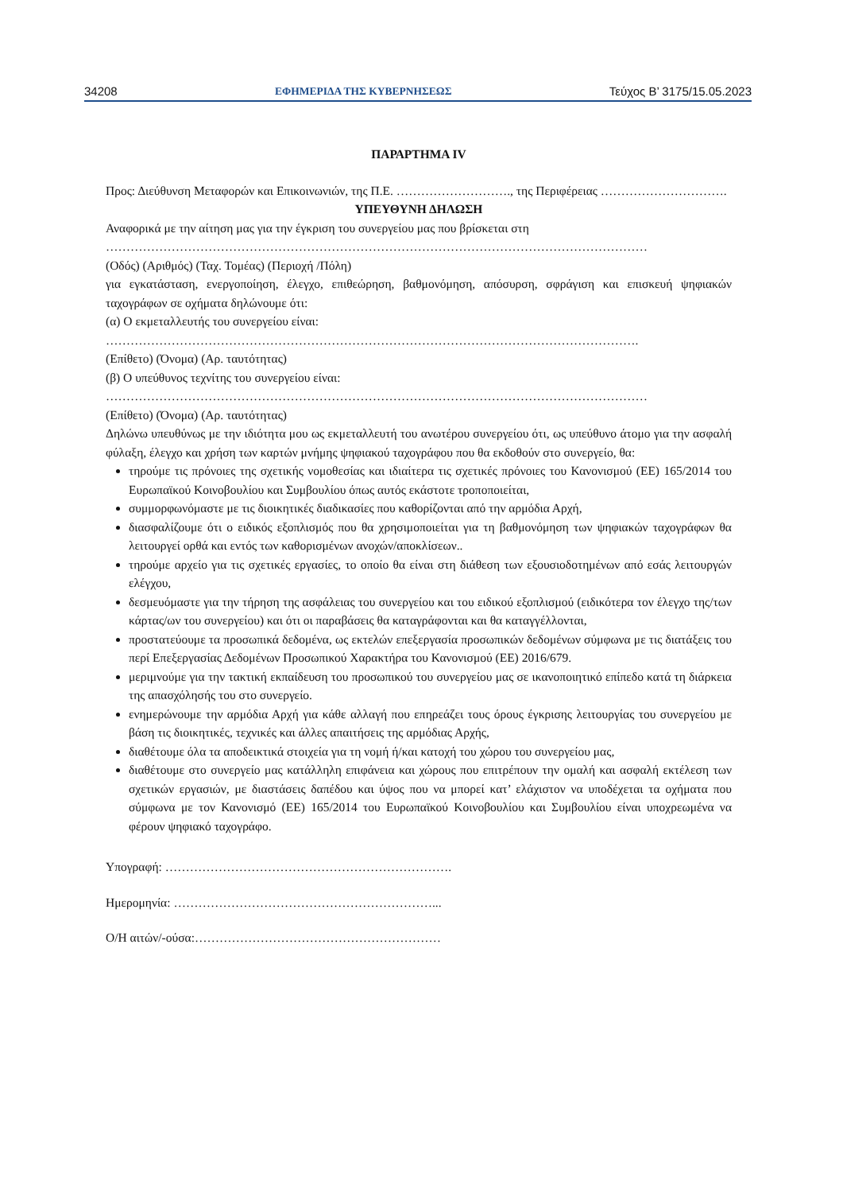34208 ΕΦΗΜΕΡΙΔΑ ΤΗΣ ΚΥΒΕΡΝΗΣΕΩΣ Τεύχος Β’ 3175/15.05.2023
ΠΑΡΑΡΤΗΜΑ IV
Προς: Διεύθυνση Μεταφορών και Επικοινωνιών, της Π.Ε. ………………………., της Περιφέρειας ………………………….
ΥΠΕΥΘΥΝΗ ΔΗΛΩΣΗ
Αναφορικά με την αίτηση μας για την έγκριση του συνεργείου μας που βρίσκεται στη
……………………………………………………………………………………………………………………
(Οδός) (Αριθμός) (Ταχ. Τομέας) (Περιοχή /Πόλη)
για εγκατάσταση, ενεργοποίηση, έλεγχο, επιθεώρηση, βαθμονόμηση, απόσυρση, σφράγιση και επισκευή ψηφιακών ταχογράφων σε οχήματα δηλώνουμε ότι:
(α) Ο εκμεταλλευτής του συνεργείου είναι:
………………………………………………………………………………………………………………….
(Επίθετο) (Όνομα) (Αρ. ταυτότητας)
(β) Ο υπεύθυνος τεχνίτης του συνεργείου είναι:
……………………………………………………………………………………………………………………
(Επίθετο) (Όνομα) (Αρ. ταυτότητας)
Δηλώνω υπευθύνως με την ιδιότητα μου ως εκμεταλλευτή του ανωτέρου συνεργείου ότι, ως υπεύθυνο άτομο για την ασφαλή φύλαξη, έλεγχο και χρήση των καρτών μνήμης ψηφιακού ταχογράφου που θα εκδοθούν στο συνεργείο, θα:
τηρούμε τις πρόνοιες της σχετικής νομοθεσίας και ιδιαίτερα τις σχετικές πρόνοιες του Κανονισμού (ΕΕ) 165/2014 του Ευρωπαϊκού Κοινοβουλίου και Συμβουλίου όπως αυτός εκάστοτε τροποποιείται,
συμμορφωνόμαστε με τις διοικητικές διαδικασίες που καθορίζονται από την αρμόδια Αρχή,
διασφαλίζουμε ότι ο ειδικός εξοπλισμός που θα χρησιμοποιείται για τη βαθμονόμηση των ψηφιακών ταχογράφων θα λειτουργεί ορθά και εντός των καθορισμένων ανοχών/αποκλίσεων..
τηρούμε αρχείο για τις σχετικές εργασίες, το οποίο θα είναι στη διάθεση των εξουσιοδοτημένων από εσάς λειτουργών ελέγχου,
δεσμευόμαστε για την τήρηση της ασφάλειας του συνεργείου και του ειδικού εξοπλισμού (ειδικότερα τον έλεγχο της/των κάρτας/ων του συνεργείου) και ότι οι παραβάσεις θα καταγράφονται και θα καταγγέλλονται,
προστατεύουμε τα προσωπικά δεδομένα, ως εκτελών επεξεργασία προσωπικών δεδομένων σύμφωνα με τις διατάξεις του περί Επεξεργασίας Δεδομένων Προσωπικού Χαρακτήρα του Κανονισμού (ΕΕ) 2016/679.
μεριμνούμε για την τακτική εκπαίδευση του προσωπικού του συνεργείου μας σε ικανοποιητικό επίπεδο κατά τη διάρκεια της απασχόλησής του στο συνεργείο.
ενημερώνουμε την αρμόδια Αρχή για κάθε αλλαγή που επηρεάζει τους όρους έγκρισης λειτουργίας του συνεργείου με βάση τις διοικητικές, τεχνικές και άλλες απαιτήσεις της αρμόδιας Αρχής,
διαθέτουμε όλα τα αποδεικτικά στοιχεία για τη νομή ή/και κατοχή του χώρου του συνεργείου μας,
διαθέτουμε στο συνεργείο μας κατάλληλη επιφάνεια και χώρους που επιτρέπουν την ομαλή και ασφαλή εκτέλεση των σχετικών εργασιών, με διαστάσεις δαπέδου και ύψος που να μπορεί κατ’ ελάχιστον να υποδέχεται τα οχήματα που σύμφωνα με τον Κανονισμό (ΕΕ) 165/2014 του Ευρωπαϊκού Κοινοβουλίου και Συμβουλίου είναι υποχρεωμένα να φέρουν ψηφιακό ταχογράφο.
Υπογραφή: …………………………………………………………….
Ημερομηνία: ………………………………………………………...
Ο/Η αιτών/-ούσα:……………………………………………………